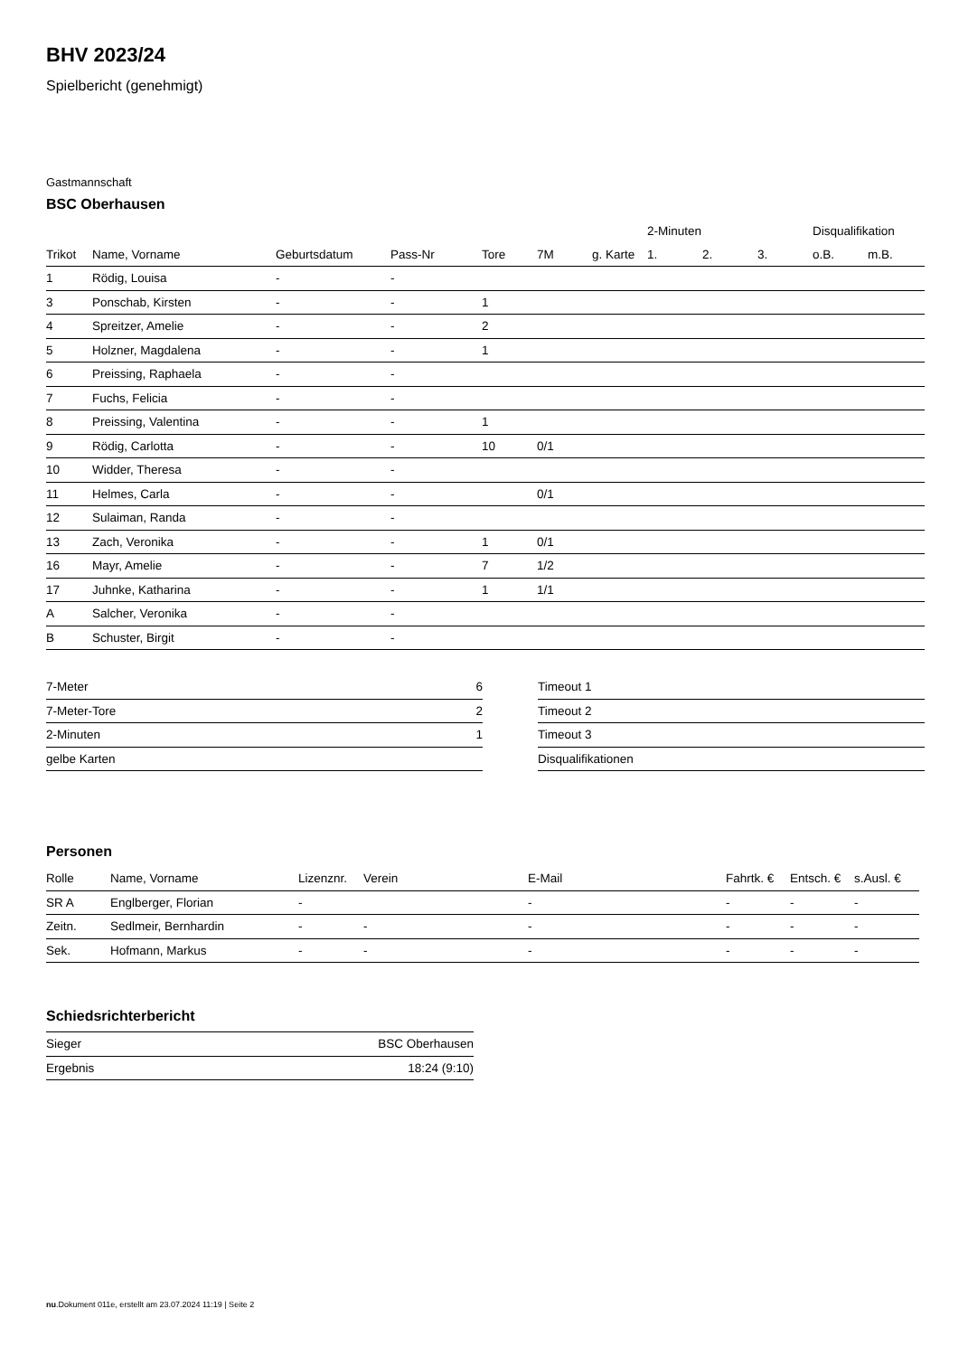BHV 2023/24
Spielbericht (genehmigt)
Gastmannschaft
BSC Oberhausen
| | | | | | | | 2-Minuten | | | Disqualifikation | |
| --- | --- | --- | --- | --- | --- | --- | --- | --- | --- | --- | --- |
| Trikot | Name, Vorname | Geburtsdatum | Pass-Nr | Tore | 7M | g. Karte | 1. | 2. | 3. | o.B. | m.B. |
| 1 | Rödig, Louisa | - | - | | | | | | | | |
| 3 | Ponschab, Kirsten | - | - | 1 | | | | | | | |
| 4 | Spreitzer, Amelie | - | - | 2 | | | | | | | |
| 5 | Holzner, Magdalena | - | - | 1 | | | | | | | |
| 6 | Preissing, Raphaela | - | - | | | | | | | | |
| 7 | Fuchs, Felicia | - | - | | | | | | | | |
| 8 | Preissing, Valentina | - | - | 1 | | | | | | | |
| 9 | Rödig, Carlotta | - | - | 10 | 0/1 | | | | | | |
| 10 | Widder, Theresa | - | - | | | | | | | | |
| 11 | Helmes, Carla | - | - | | 0/1 | | | | | | |
| 12 | Sulaiman, Randa | - | - | | | | | | | | |
| 13 | Zach, Veronika | - | - | 1 | 0/1 | | | | | | |
| 16 | Mayr, Amelie | - | - | 7 | 1/2 | | | | | | |
| 17 | Juhnke, Katharina | - | - | 1 | 1/1 | | | | | | |
| A | Salcher, Veronika | - | - | | | | | | | | |
| B | Schuster, Birgit | - | - | | | | | | | | |
| 7-Meter | 6 |
| 7-Meter-Tore | 2 |
| 2-Minuten | 1 |
| gelbe Karten | |
| Timeout 1 |
| Timeout 2 |
| Timeout 3 |
| Disqualifikationen |
Personen
| Rolle | Name, Vorname | Lizenznr. | Verein | E-Mail | Fahrtk. € | Entsch. € | s.Ausl. € |
| --- | --- | --- | --- | --- | --- | --- | --- |
| SR A | Englberger, Florian | - | | - | - | - | - |
| Zeitn. | Sedlmeir, Bernhardin | - | - | - | - | - | - |
| Sek. | Hofmann, Markus | - | - | - | - | - | - |
Schiedsrichterbericht
| Sieger | BSC Oberhausen |
| Ergebnis | 18:24 (9:10) |
nu.Dokument 011e, erstellt am 23.07.2024 11:19 | Seite 2